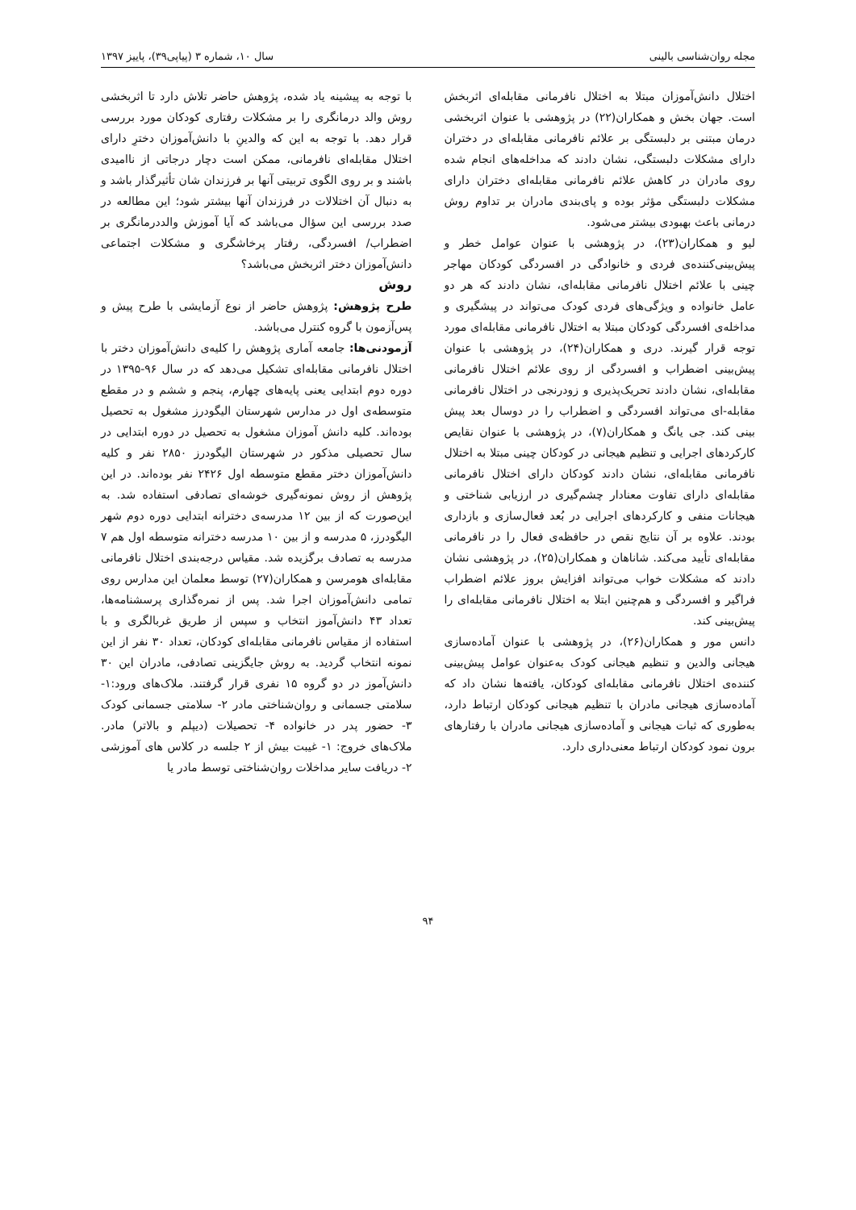مجله روان‌شناسی بالینی سال ۱۰، شماره ۳ (پیاپی۳۹)، پاییز ۱۳۹۷
اختلال دانش‌آموزان مبتلا به اختلال نافرمانی مقابله‌ای اثربخش است. جهان بخش و همکاران(۲۲) در پژوهشی با عنوان اثربخشی درمان مبتنی بر دلبستگی بر علائم نافرمانی مقابله‌ای در دختران دارای مشکلات دلبستگی، نشان دادند که مداخله‌های انجام شده روی مادران در کاهش علائم نافرمانی مقابله‌ای دختران دارای مشکلات دلبستگی مؤثر بوده و پای‌بندی مادران بر تداوم روش درمانی باعث بهبودی بیشتر می‌شود.
لیو و همکاران(۲۳)، در پژوهشی با عنوان عوامل خطر و پیش‌بینی‌کننده‌ی فردی و خانوادگی در افسردگی کودکان مهاجر چینی با علائم اختلال نافرمانی مقابله‌ای، نشان دادند که هر دو عامل خانواده و ویژگی‌های فردی کودک می‌تواند در پیشگیری و مداخله‌ی افسردگی کودکان مبتلا به اختلال نافرمانی مقابله‌ای مورد توجه قرار گیرند. دری و همکاران(۲۴)، در پژوهشی با عنوان پیش‌بینی اضطراب و افسردگی از روی علائم اختلال نافرمانی مقابله‌ای، نشان دادند تحریک‌پذیری و زودرنجی در اختلال نافرمانی مقابله-ای می‌تواند افسردگی و اضطراب را در دوسال بعد پیش بینی کند. جی یانگ و همکاران(۷)، در پژوهشی با عنوان نقایص کارکردهای اجرایی و تنظیم هیجانی در کودکان چینی مبتلا به اختلال نافرمانی مقابله‌ای، نشان دادند کودکان دارای اختلال نافرمانی مقابله‌ای دارای تفاوت معنادار چشم‌گیری در ارزیابی شناختی و هیجانات منفی و کارکردهای اجرایی در بُعد فعال‌سازی و بازداری بودند. علاوه بر آن نتایج نقص در حافظه‌ی فعال را در نافرمانی مقابله‌ای تأیید می‌کند. شاناهان و همکاران(۲۵)، در پژوهشی نشان دادند که مشکلات خواب می‌تواند افزایش بروز علائم اضطراب فراگیر و افسردگی و هم‌چنین ابتلا به اختلال نافرمانی مقابله‌ای را پیش‌بینی کند.
دانس مور و همکاران(۲۶)، در پژوهشی با عنوان آماده‌سازی هیجانی والدین و تنظیم هیجانی کودک به‌عنوان عوامل پیش‌بینی کننده‌ی اختلال نافرمانی مقابله‌ای کودکان، یافته‌ها نشان داد که آماده‌سازی هیجانی مادران با تنظیم هیجانی کودکان ارتباط دارد، به‌طوری که ثبات هیجانی و آماده‌سازی هیجانی مادران با رفتارهای برون نمود کودکان ارتباط معنی‌داری دارد.
با توجه به پیشینه یاد شده، پژوهش حاضر تلاش دارد تا اثربخشی روش والد درمانگری را بر مشکلات رفتاری کودکان مورد بررسی قرار دهد. با توجه به این که والدینِ با دانش‌آموزان دخترِ دارای اختلال مقابله‌ای نافرمانی، ممکن است دچار درجاتی از ناامیدی باشند و بر روی الگوی تربیتی آنها بر فرزندان شان تأثیرگذار باشد و به دنبال آن اختلالات در فرزندان آنها بیشتر شود؛ این مطالعه در صدد بررسی این سؤال می‌باشد که آیا آموزش والددرمانگری بر اضطراب/ افسردگی، رفتار پرخاشگری و مشکلات اجتماعی دانش‌آموزان دختر اثربخش می‌باشد؟
روش
طرح پژوهش: پژوهش حاضر از نوع آزمایشی با طرح پیش و پس‌آزمون با گروه کنترل می‌باشد.
آزمودنی‌ها: جامعه آماری پژوهش را کلیه‌ی دانش‌آموزان دختر با اختلال نافرمانی مقابله‌ای تشکیل می‌دهد که در سال ۹۶-۱۳۹۵ در دوره دوم ابتدایی یعنی پایه‌های چهارم، پنجم و ششم و در مقطع متوسطه‌ی اول در مدارس شهرستان الیگودرز مشغول به تحصیل بوده‌اند. کلیه دانش آموزان مشغول به تحصیل در دوره ابتدایی در سال تحصیلی مذکور در شهرستان الیگودرز ۲۸۵۰ نفر و کلیه دانش‌آموزان دختر مقطع متوسطه اول ۲۴۲۶ نفر بوده‌اند. در این پژوهش از روش نمونه‌گیری خوشه‌ای تصادفی استفاده شد. به این‌صورت که از بین ۱۲ مدرسه‌ی دخترانه ابتدایی دوره دوم شهر الیگودرز، ۵ مدرسه و از بین ۱۰ مدرسه دخترانه متوسطه اول هم ۷ مدرسه به تصادف برگزیده شد. مقیاس درجه‌بندی اختلال نافرمانی مقابله‌ای هومرسن و همکاران(۲۷) توسط معلمان این مدارس روی تمامی دانش‌آموزان اجرا شد. پس از نمره‌گذاری پرسشنامه‌ها، تعداد ۴۳ دانش‌آموز انتخاب و سپس از طریق غربالگری و با استفاده از مقیاس نافرمانی مقابله‌ای کودکان، تعداد ۳۰ نفر از این نمونه انتخاب گردید. به روش جایگزینی تصادفی، مادران این ۳۰ دانش‌آموز در دو گروه ۱۵ نفری قرار گرفتند. ملاک‌های ورود:۱- سلامتی جسمانی و روان‌شناختی مادر ۲- سلامتی جسمانی کودک ۳- حضور پدر در خانواده ۴- تحصیلات (دیپلم و بالاتر) مادر. ملاک‌های خروج: ۱- غیبت بیش از ۲ جلسه در کلاس های آموزشی ۲- دریافت سایر مداخلات روان‌شناختی توسط مادر یا
۹۴